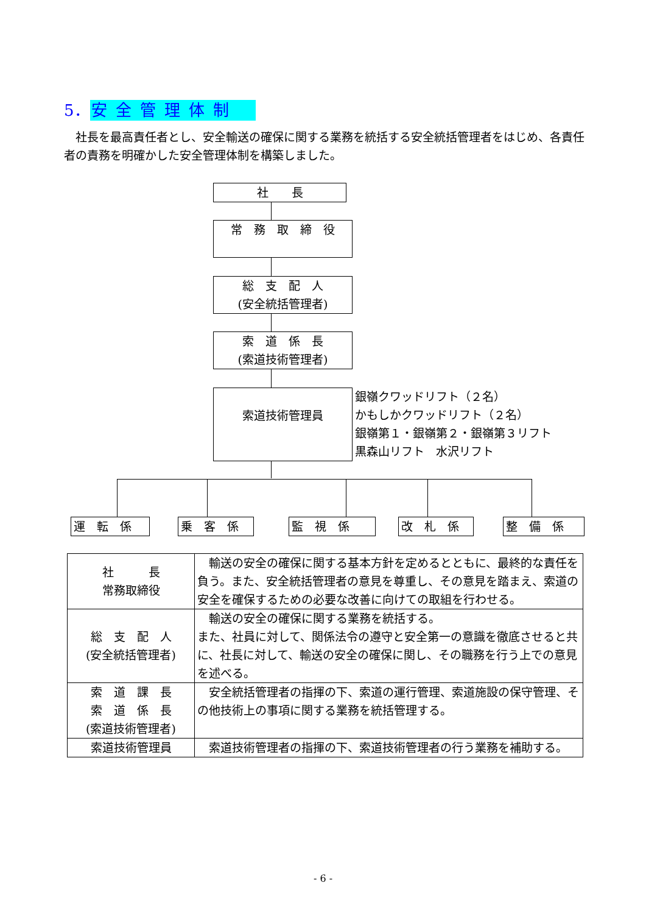5．安全管理体制
社長を最高責任者とし、安全輸送の確保に関する業務を統括する安全統括管理者をはじめ、各責任者の責務を明確かした安全管理体制を構築しました。
社　　長
常　務　取　締　役
総　支　配　人
(安全統括管理者)
索　道　係　長
(索道技術管理者)
索道技術管理員
銀嶺クワッドリフト（２名）
かもしかクワッドリフト（２名）
銀嶺第１・銀嶺第２・銀嶺第３リフト
黒森山リフト　水沢リフト
運　転　係 乗　客　係 監　視　係 改　札　係 整　備　係
| 社 長 常務取締役 | 輸送の安全の確保に関する基本方針を定めるとともに、最終的な責任を負う。また、安全統括管理者の意見を尊重し、その意見を踏まえ、索道の安全を確保するための必要な改善に向けての取組を行わせる。 |
| 総 支 配 人 (安全統括管理者) | 輸送の安全の確保に関する業務を統括する。 また、社員に対して、関係法令の遵守と安全第一の意識を徹底させると共に、社長に対して、輸送の安全の確保に関し、その職務を行う上での意見を述べる。 |
| 索 道 課 長 索 道 係 長 (索道技術管理者) | 安全統括管理者の指揮の下、索道の運行管理、索道施設の保守管理、その他技術上の事項に関する業務を統括管理する。 |
| 索道技術管理員 | 索道技術管理者の指揮の下、索道技術管理者の行う業務を補助する。 |
- 6 -